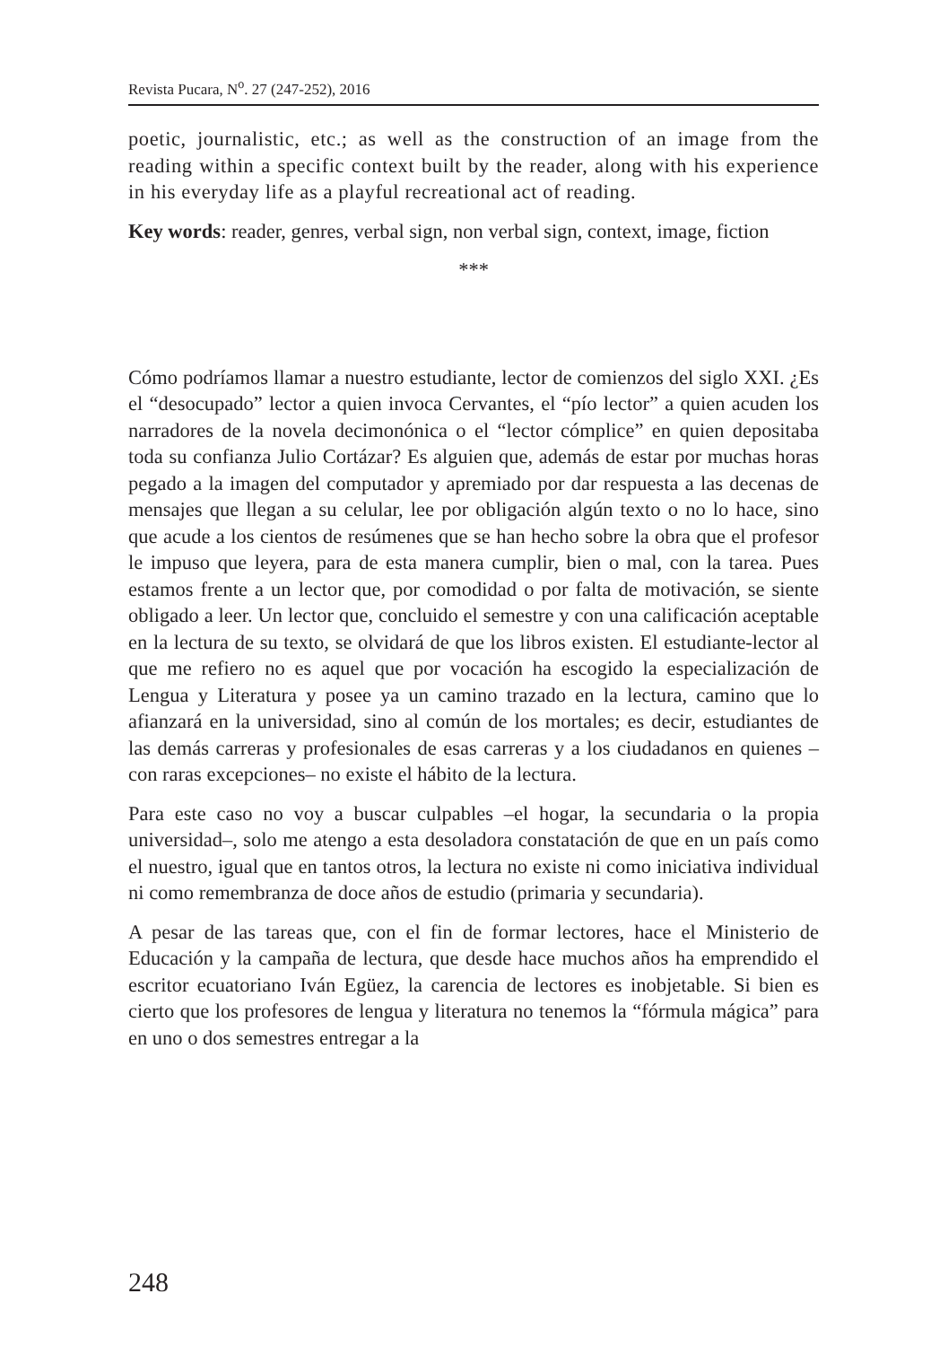Revista Pucara, N<sup>o</sup>. 27 (247-252), 2016
poetic, journalistic, etc.; as well as the construction of an image from the reading within a specific context built by the reader, along with his experience in his everyday life as a playful recreational act of reading.
Key words: reader, genres, verbal sign, non verbal sign, context, image, fiction
***
Cómo podríamos llamar a nuestro estudiante, lector de comienzos del siglo XXI. ¿Es el “desocupado” lector a quien invoca Cervantes, el “pío lector” a quien acuden los narradores de la novela decimonónica o el “lector cómplice” en quien depositaba toda su confianza Julio Cortázar? Es alguien que, además de estar por muchas horas pegado a la imagen del computador y apremiado por dar respuesta a las decenas de mensajes que llegan a su celular, lee por obligación algún texto o no lo hace, sino que acude a los cientos de resúmenes que se han hecho sobre la obra que el profesor le impuso que leyera, para de esta manera cumplir, bien o mal, con la tarea. Pues estamos frente a un lector que, por comodidad o por falta de motivación, se siente obligado a leer. Un lector que, concluido el semestre y con una calificación aceptable en la lectura de su texto, se olvidará de que los libros existen. El estudiante-lector al que me refiero no es aquel que por vocación ha escogido la especialización de Lengua y Literatura y posee ya un camino trazado en la lectura, camino que lo afianzará en la universidad, sino al común de los mortales; es decir, estudiantes de las demás carreras y profesionales de esas carreras y a los ciudadanos en quienes –con raras excepciones– no existe el hábito de la lectura.
Para este caso no voy a buscar culpables –el hogar, la secundaria o la propia universidad–, solo me atengo a esta desoladora constatación de que en un país como el nuestro, igual que en tantos otros, la lectura no existe ni como iniciativa individual ni como remembranza de doce años de estudio (primaria y secundaria).
A pesar de las tareas que, con el fin de formar lectores, hace el Ministerio de Educación y la campaña de lectura, que desde hace muchos años ha emprendido el escritor ecuatoriano Iván Egüez, la carencia de lectores es inobjetable. Si bien es cierto que los profesores de lengua y literatura no tenemos la “fórmula mágica” para en uno o dos semestres entregar a la
248